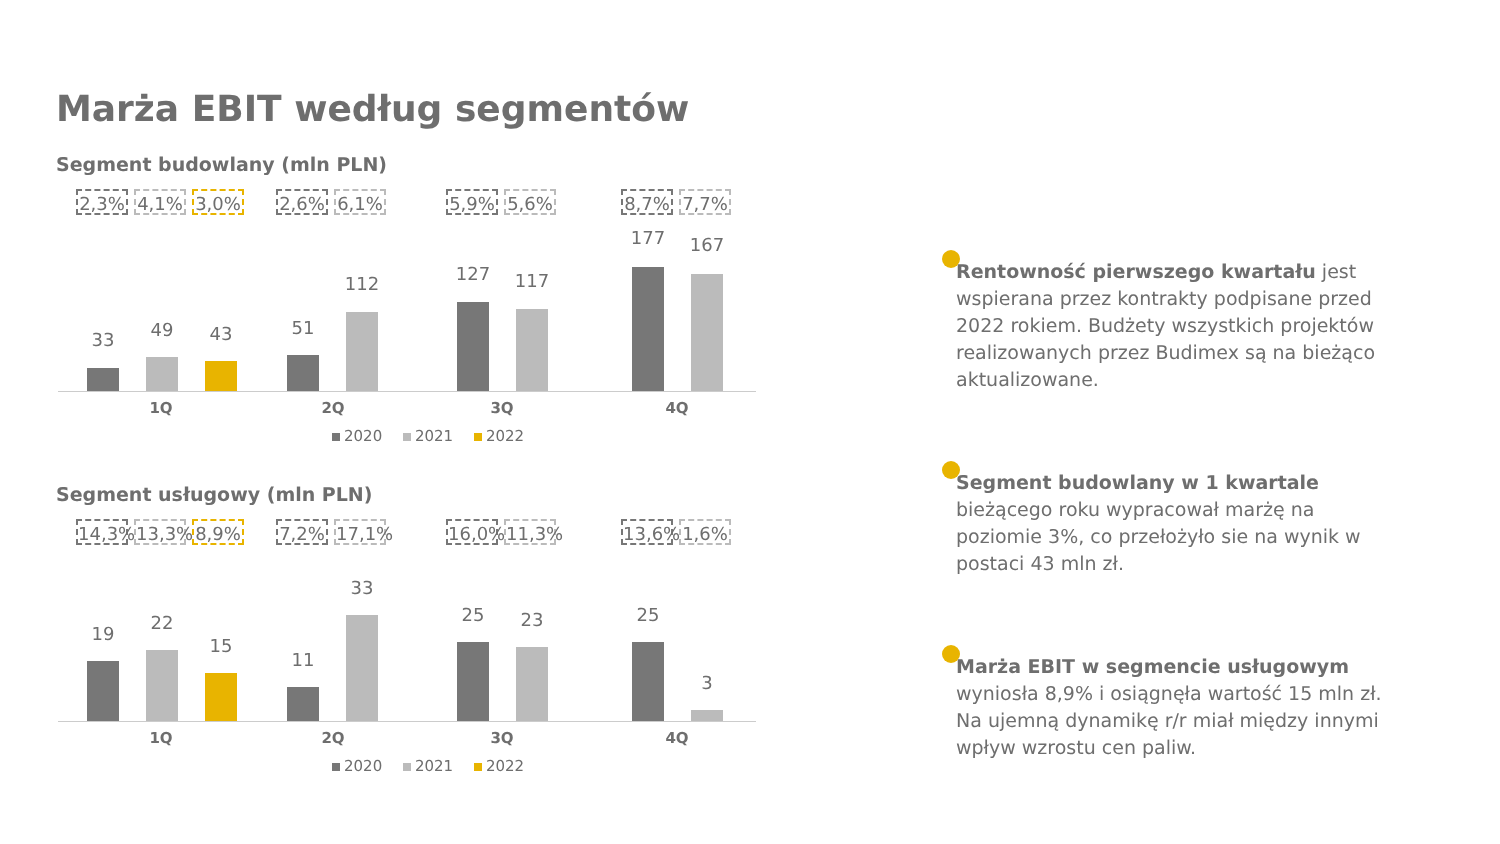Marża EBIT według segmentów
Segment budowlany (mln PLN)
2,3% 4,1% 3,0% 2,6% 6,1% 5,9% 5,6% 8,7% 7,7%
33 49 43 51
112 127 117
177 167
1Q 2Q 3Q 4Q
2020 2021 2022
Segment usługowy (mln PLN)
14,3%
13,3%
8,9% 7,2%
17,1%
16,0%
11,3%
13,6%
1,6%
19
22
15
11
33
25 23 25
3
1Q 2Q 3Q 4Q
2020 2021 2022
Rentowność pierwszego kwartału jest wspierana przez kontrakty podpisane przed 2022 rokiem. Budżety wszystkich projektów realizowanych przez Budimex są na bieżąco aktualizowane.
Segment budowlany w 1 kwartale bieżącego roku wypracował marżę na poziomie 3%, co przełożyło sie na wynik w postaci 43 mln zł.
Marża EBIT w segmencie usługowym wyniosła 8,9% i osiągnęła wartość 15 mln zł. Na ujemną dynamikę r/r miał między innymi wpływ wzrostu cen paliw.